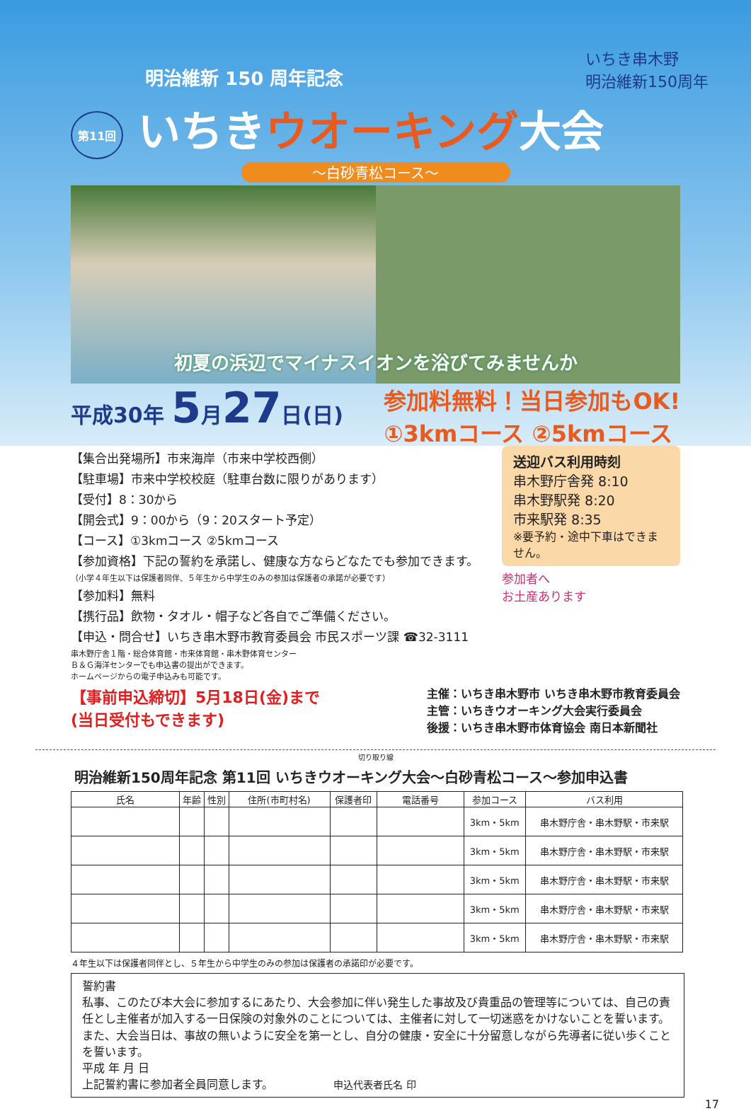いちき串木野
明治維新150周年
明治維新 150 周年記念
第11回 いちきウオーキング大会
～白砂青松コース～
初夏の浜辺でマイナスイオンを浴びてみませんか
平成30年 5月27日(日) 参加料無料！当日参加もOK!
①3kmコース ②5kmコース
【集合出発場所】市来海岸（市来中学校西側）
【駐車場】市来中学校校庭（駐車台数に限りがあります）
【受付】8：30から
【開会式】9：00から（9：20スタート予定）
【コース】①3kmコース ②5kmコース
【参加資格】下記の誓約を承諾し、健康な方ならどなたでも参加できます。
（小学４年生以下は保護者同伴、５年生から中学生のみの参加は保護者の承諾が必要です）
【参加料】無料
【携行品】飲物・タオル・帽子など各自でご準備ください。
【申込・問合せ】いちき串木野市教育委員会 市民スポーツ課 ☎32-3111
串木野庁舎１階・総合体育館・市来体育館・串木野体育センター
Ｂ＆Ｇ海洋センターでも申込書の提出ができます。
ホームページからの電子申込みも可能です。
送迎バス利用時刻
串木野庁舎発 8:10
串木野駅発 8:20
市来駅発 8:35
※要予約・途中下車はできません。
参加者へ
お土産あります
【事前申込締切】5月18日(金)まで
(当日受付もできます)
主催：いちき串木野市 いちき串木野市教育委員会
主管：いちきウオーキング大会実行委員会
後援：いちき串木野市体育協会 南日本新聞社
切り取り線
明治維新150周年記念 第11回 いちきウオーキング大会～白砂青松コース～参加申込書
| 氏名 | 年齢 | 性別 | 住所(市町村名) | 保護者印 | 電話番号 | 参加コース | バス利用 |
| --- | --- | --- | --- | --- | --- | --- | --- |
| | | | | | | 3km・5km | 串木野庁舎・串木野駅・市来駅 |
| | | | | | | 3km・5km | 串木野庁舎・串木野駅・市来駅 |
| | | | | | | 3km・5km | 串木野庁舎・串木野駅・市来駅 |
| | | | | | | 3km・5km | 串木野庁舎・串木野駅・市来駅 |
| | | | | | | 3km・5km | 串木野庁舎・串木野駅・市来駅 |
４年生以下は保護者同伴とし、５年生から中学生のみの参加は保護者の承諾印が必要です。
誓約書
私事、このたび本大会に参加するにあたり、大会参加に伴い発生した事故及び貴重品の管理等については、自己の責任とし主催者が加入する一日保険の対象外のことについては、主催者に対して一切迷惑をかけないことを誓います。また、大会当日は、事故の無いように安全を第一とし、自分の健康・安全に十分留意しながら先導者に従い歩くことを誓います。
平成 年 月 日
上記誓約書に参加者全員同意します。 申込代表者氏名 印
17